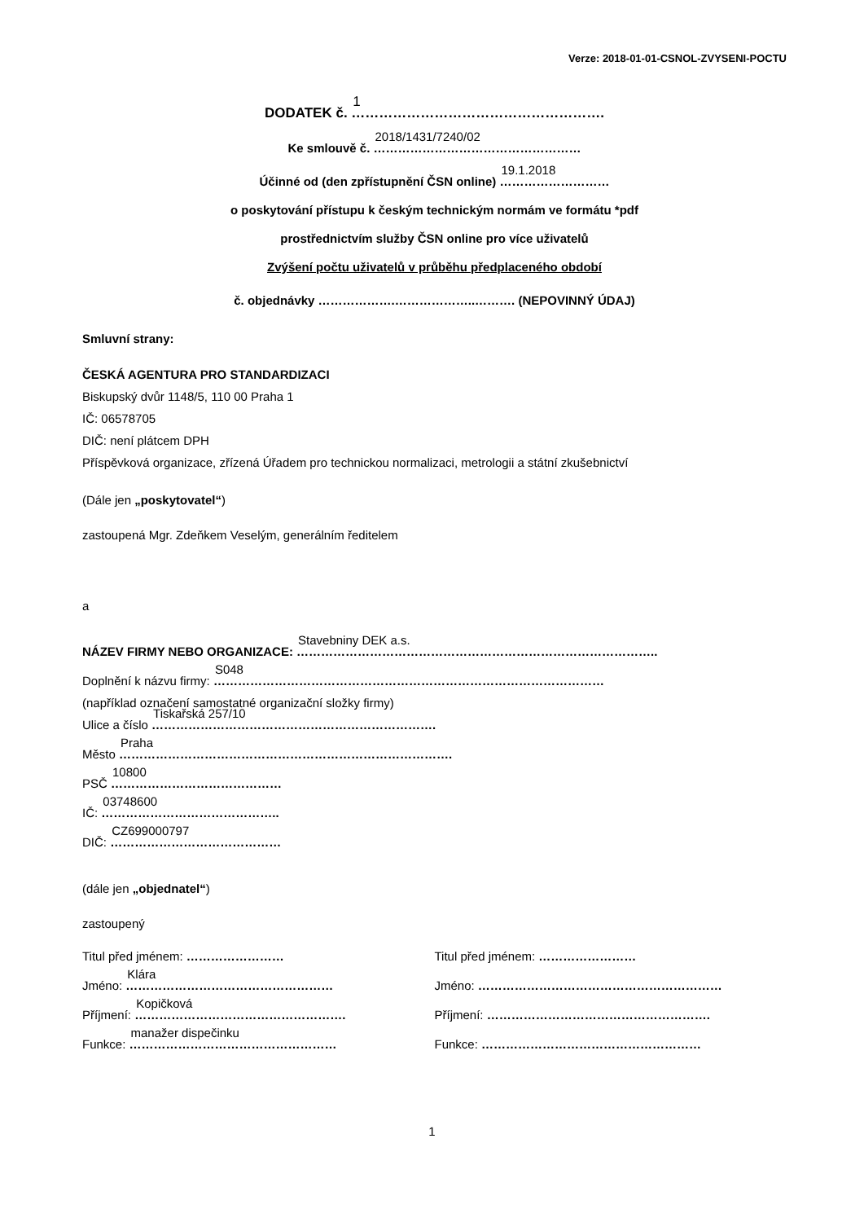Verze: 2018-01-01-CSNOL-ZVYSENI-POCTU
DODATEK č. 1 ……………………………………………….
Ke smlouvě č. 2018/1431/7240/02 ……………………………………………
Účinné od (den zpřístupnění ČSN online) 19.1.2018 ………………………
o poskytování přístupu k českým technickým normám ve formátu *pdf
prostřednictvím služby ČSN online pro více uživatelů
Zvýšení počtu uživatelů v průběhu předplaceného období
č. objednávky ……………….………………..………. (NEPOVINNÝ ÚDAJ)
Smluvní strany:
ČESKÁ AGENTURA PRO STANDARDIZACI
Biskupský dvůr 1148/5, 110 00 Praha 1
IČ: 06578705
DIČ: není plátcem DPH
Příspěvková organizace, zřízená Úřadem pro technickou normalizaci, metrologii a státní zkušebnictví
(Dále jen „poskytovatel“)
zastoupená Mgr. Zdeňkem Veselým, generálním ředitelem
a
NÁZEV FIRMY NEBO ORGANIZACE: Stavebniny DEK a.s. ……………………………………………………………………………..
Doplnění k názvu firmy: S048 ……………………………………………………………………………………
(například označení samostatné organizační složky firmy)
Ulice a číslo Tiskařská 257/10 …………………………………………………………….
Město Praha ……………………………………………………………………….
PSČ 10800 ……………………………………
IČ: 03748600 ……………………………………..
DIČ: CZ699000797 ……………………………………
(dále jen „objednatel“)
zastoupený
Titul před jménem: ……………………
Jméno: Klára ……………………………………………
Příjmení: Kopičková …………………………………………….
Funkce: manažer dispečinku ……………………………………………
Titul před jménem: ……………………
Jméno: ……………………………………………………
Příjmení: ……………………………………………….
Funkce: ………………………………………………
1